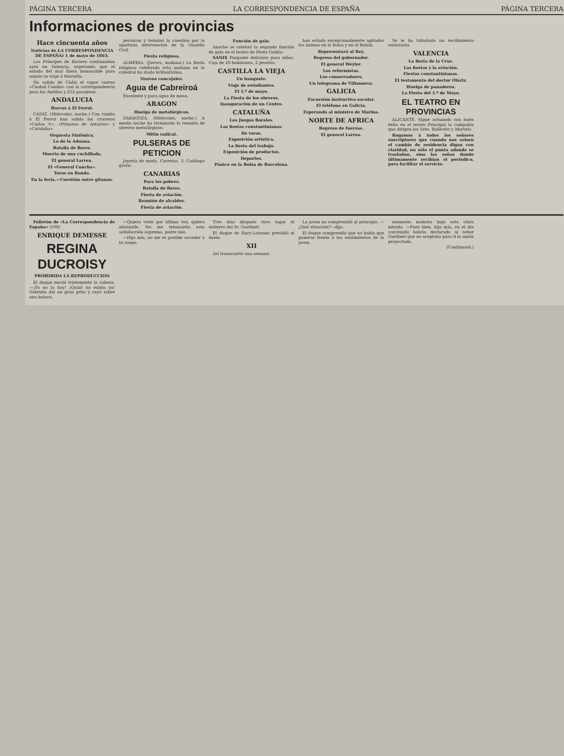PÁGINA TERCERA LA CORRESPONDENCIA DE ESPAÑA PÁGINA TERCERA
Informaciones de provincias
Hace cincuenta años
Noticias de LA CORRESPONDENCIA DE ESPAÑA) 1 de mayo de 1863.
Los Príncipes de Baviera continuaban ayer en Valencia, esperando que el estado del mar fuera bonancible para seguir su viaje á Marsella.
Ha salido de Cádiz el vapor correo «Ciudad Condal» con la correspondencia para las Antillas y 252 pasajeros.
ANDALUCIA
Barcos á El Ferrol.
CADIZ. (Miércoles, noche.) Con rumbo á El Ferrol han salido los cruceros «Carlos V», «Princesa de Asturias» y «Cataluña».
Orquesta Sinfónica.
Lo de la Aduana.
Batalla de flores.
Muerto de una cuchillada.
El general Larrea.
El «General Concha».
Toros en Ronda.
En la feria.—Cuestión entre gitanos.
persaron y terminó la cuestión por la oportuna intervención de la Guardia Civil.
Fiesta religiosa.
ALMERIA. (Jueves, mañana.) La fiesta religiosa celebrada esta mañana en la catedral ha stado brillantísima.
Nuevos concejales.
Agua de Cabreiroá
Excelente y pura agua de mesa.
ARAGON
Huelga de metalúrgicos.
ZARAGOZA. (Miércoles, noche.) A media noche ha terminado la reunión de obreros metalúrgicos.
Mitin radical.
PULSERAS DE PETICION
Joyería de moda. Carretas, 3. Catálogo gratis.
CANARIAS
Para los pobres.
Batalla de flores.
Fiesta de aviación.
Reunión de alcaldes.
Fiesta de aviación.
Función de gala.
Anoche se celebró la segunda función de gala en el teatro de Pérez Galdós.
SANIX Purgante delicioso para niños. Caja de 20 bombones, 2 pesetas.
CASTILLA LA VIEJA
Un banquete.
Viaje de estudiantes.
El 1.º de mayo.
La Fiesta de los obreros.
Inauguración de un Centro.
CATALUÑA
Los Juegos florales.
Las fiestas constantinianas.
De toros.
Exposición artística.
La fiesta del trabajo.
Exposición de productos.
Deportes.
Pánico en la Bolsa de Barcelona.
han estado excepcionalmente agitados los ánimos en la Bolsa y en el Bolsín.
Representará al Rey.
Regreso del gobernador.
El general Weyler.
Los reformistas.
Los conservadores.
Un telegrama de Villanueva.
GALICIA
Excursión instructiva escolar.
El teléfono en Galicia.
Esperando al ministro de Marina.
NORTE DE AFRICA
Regreso de fuerzas.
El general Larrea.
Se le ha tributado un recibimiento entusiasta.
VALENCIA
La fiesta de la Cruz.
Las fiestas y la aviación.
Fiestas constantinianas.
El testamento del doctor Olóriz.
Huelga de panaderos.
La Fiesta del 1.º de Mayo.
EL TEATRO EN PROVINCIAS
ALICANTE. Sigue actuando con buen éxito en el teatro Principal la compañía que dirigen los Sres. Ballester y Martelo.
Rogamos á todos los señores suscriptores que cuando nos avisen el cambio de residencia digan con claridad, no sólo el punto adonde se trasladan, sino las señas donde últimamente recibían el periódico, para facilitar el servicio.
Folletón de «La Correspondencia de España» (100)
ENRIQUE DEMESSE
REGINA DUCROISY
PROHIBIDA LA REPRODUCCION
El duque movió tristemente la cabeza. —¡Ya no la hay! ¡Quizá no exista ya! Gabriela dió un gran grito y cayó sobre una butaca.
—Quiero verle por última vez, quiero abrazarle. No me rehusaréis esta satisfacción suprema, padre mío.
—Hija mía, no me es posible acceder á tu ruego.
Tres días después tuvo lugar el entierro del Sr. Gardinet.
El duque de Bucy-Lornans presidió el duelo.
XII
Así transcurrió una semana.
La joven no comprendió al principio. —¿Qué situación?—dijo.
El duque comprendió que no había que ponerse frente á los sentimientos de la joven.
momento molesto bajo esta clara mirada. —Pues bien, hija mía, en el día convenido habría declarado al señor Gardinet que no aceptaba para ti la unión proyectada.
(Continuará.)